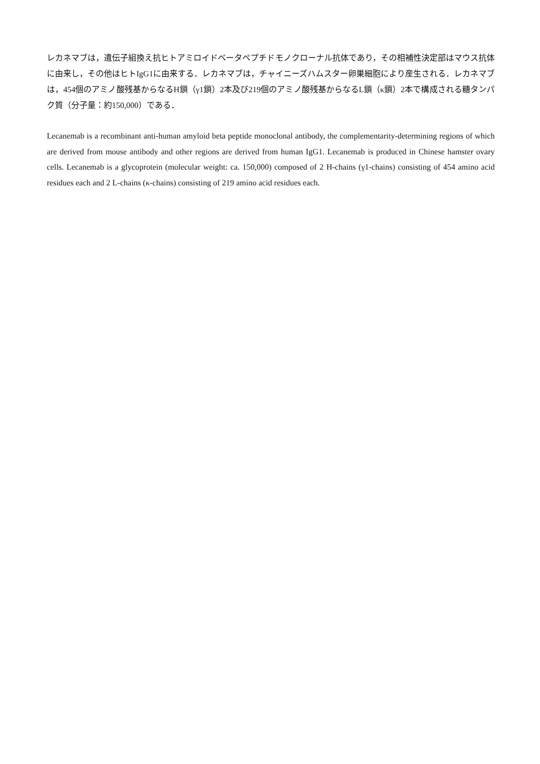レカネマブは，遺伝子組換え抗ヒトアミロイドベータペプチドモノクローナル抗体であり，その相補性決定部はマウス抗体に由来し，その他はヒトIgG1に由来する．レカネマブは，チャイニーズハムスター卵巣細胞により産生される．レカネマブは，454個のアミノ酸残基からなるH鎖（γ1鎖）2本及び219個のアミノ酸残基からなるL鎖（κ鎖）2本で構成される糖タンパク質（分子量：約150,000）である．
Lecanemab is a recombinant anti-human amyloid beta peptide monoclonal antibody, the complementarity-determining regions of which are derived from mouse antibody and other regions are derived from human IgG1. Lecanemab is produced in Chinese hamster ovary cells. Lecanemab is a glycoprotein (molecular weight: ca. 150,000) composed of 2 H-chains (γ1-chains) consisting of 454 amino acid residues each and 2 L-chains (κ-chains) consisting of 219 amino acid residues each.